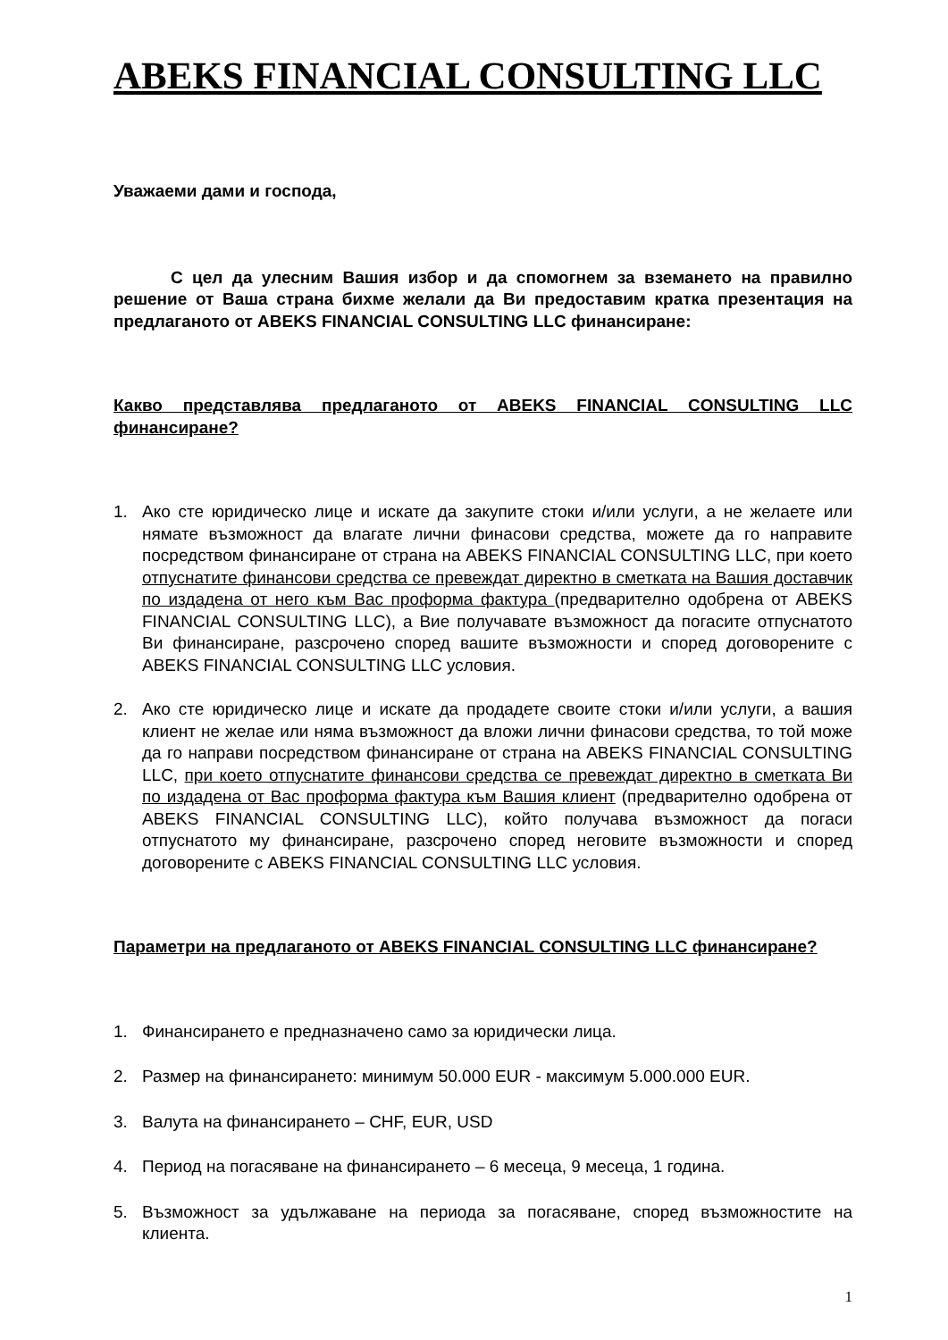ABEKS FINANCIAL CONSULTING LLC
Уважаеми дами и господа,
С цел да улесним Вашия избор и да спомогнем за вземането на правилно решение от Ваша страна бихме желали да Ви предоставим кратка презентация на предлаганото от ABEKS FINANCIAL CONSULTING LLC финансиране:
Какво представлява предлаганото от ABEKS FINANCIAL CONSULTING LLC финансиране?
1. Ако сте юридическо лице и искате да закупите стоки и/или услуги, а не желаете или нямате възможност да влагате лични финасови средства, можете да го направите посредством финансиране от страна на ABEKS FINANCIAL CONSULTING LLC, при което отпуснатите финансови средства се превеждат директно в сметката на Вашия доставчик по издадена от него към Вас проформа фактура (предварително одобрена от ABEKS FINANCIAL CONSULTING LLC), а Вие получавате възможност да погасите отпуснатото Ви финансиране, разсрочено според вашите възможности и според договорените с ABEKS FINANCIAL CONSULTING LLC условия.
2. Ако сте юридическо лице и искате да продадете своите стоки и/или услуги, а вашия клиент не желае или няма възможност да вложи лични финасови средства, то той може да го направи посредством финансиране от страна на ABEKS FINANCIAL CONSULTING LLC, при което отпуснатите финансови средства се превеждат директно в сметката Ви по издадена от Вас проформа фактура към Вашия клиент (предварително одобрена от ABEKS FINANCIAL CONSULTING LLC), който получава възможност да погаси отпуснатото му финансиране, разсрочено според неговите възможности и според договорените с ABEKS FINANCIAL CONSULTING LLC условия.
Параметри на предлаганото от ABEKS FINANCIAL CONSULTING LLC финансиране?
1. Финансирането е предназначено само за юридически лица.
2. Размер на финансирането: минимум 50.000 EUR - максимум 5.000.000 EUR.
3. Валута на финансирането – CHF, EUR, USD
4. Период на погасяване на финансирането – 6 месеца, 9 месеца, 1 година.
5. Възможност за удължаване на периода за погасяване, според възможностите на клиента.
1